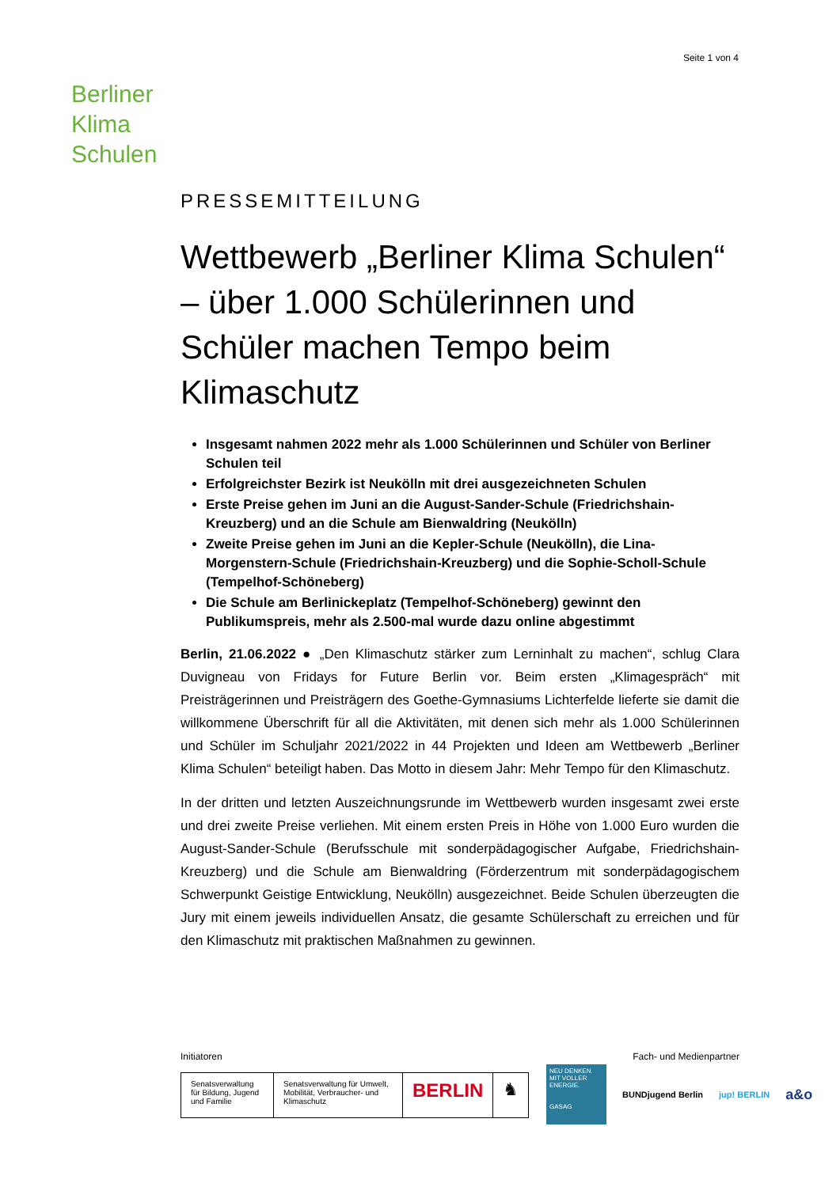Seite 1 von 4
Berliner
Klima
Schulen
PRESSEMITTEILUNG
Wettbewerb „Berliner Klima Schulen“ – über 1.000 Schülerinnen und Schüler machen Tempo beim Klimaschutz
Insgesamt nahmen 2022 mehr als 1.000 Schülerinnen und Schüler von Berliner Schulen teil
Erfolgreichster Bezirk ist Neukölln mit drei ausgezeichneten Schulen
Erste Preise gehen im Juni an die August-Sander-Schule (Friedrichshain-Kreuzberg) und an die Schule am Bienwaldring (Neukölln)
Zweite Preise gehen im Juni an die Kepler-Schule (Neukölln), die Lina-Morgenstern-Schule (Friedrichshain-Kreuzberg) und die Sophie-Scholl-Schule (Tempelhof-Schöneberg)
Die Schule am Berlinickeplatz (Tempelhof-Schöneberg) gewinnt den Publikumspreis, mehr als 2.500-mal wurde dazu online abgestimmt
Berlin, 21.06.2022 ● „Den Klimaschutz stärker zum Lerninhalt zu machen“, schlug Clara Duvigneau von Fridays for Future Berlin vor. Beim ersten „Klimagespräch“ mit Preisträgerinnen und Preisträgern des Goethe-Gymnasiums Lichterfelde lieferte sie damit die willkommene Überschrift für all die Aktivitäten, mit denen sich mehr als 1.000 Schülerinnen und Schüler im Schuljahr 2021/2022 in 44 Projekten und Ideen am Wettbewerb „Berliner Klima Schulen“ beteiligt haben. Das Motto in diesem Jahr: Mehr Tempo für den Klimaschutz.
In der dritten und letzten Auszeichnungsrunde im Wettbewerb wurden insgesamt zwei erste und drei zweite Preise verliehen. Mit einem ersten Preis in Höhe von 1.000 Euro wurden die August-Sander-Schule (Berufsschule mit sonderpädagogischer Aufgabe, Friedrichshain-Kreuzberg) und die Schule am Bienwaldring (Förderzentrum mit sonderpädagogischem Schwerpunkt Geistige Entwicklung, Neukölln) ausgezeichnet. Beide Schulen überzeugten die Jury mit einem jeweils individuellen Ansatz, die gesamte Schülerschaft zu erreichen und für den Klimaschutz mit praktischen Maßnahmen zu gewinnen.
Initiatoren Fach- und Medienpartner
Senatsverwaltung für Bildung, Jugend und Familie
Senatsverwaltung für Umwelt, Mobilität, Verbraucher- und Klimaschutz
BERLIN ♞
NEU DENKEN. MIT VOLLER ENERGIE.
GASAG
BUNDjugend Berlin jup! BERLIN a&o